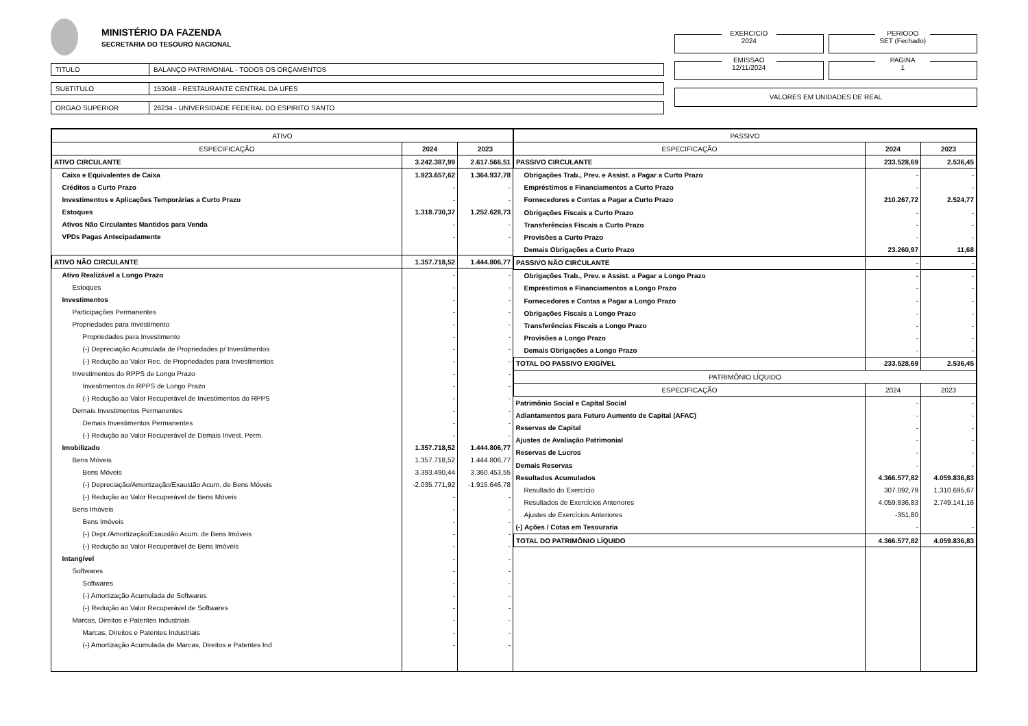MINISTÉRIO DA FAZENDA
SECRETARIA DO TESOURO NACIONAL
TITULO BALANÇO PATRIMONIAL - TODOS OS ORÇAMENTOS
SUBTITULO 153048 - RESTAURANTE CENTRAL DA UFES
ORGAO SUPERIOR 26234 - UNIVERSIDADE FEDERAL DO ESPIRITO SANTO
EXERCICIO
2024
PERIODO
SET (Fechado)
EMISSAO
12/11/2024
PAGINA
1
VALORES EM UNIDADES DE REAL
| ATIVO | | |
| --- | --- | --- |
| ESPECIFICAÇÃO | 2024 | 2023 |
| ATIVO CIRCULANTE | 3.242.387,99 | 2.617.566,51 |
| Caixa e Equivalentes de Caixa | 1.923.657,62 | 1.364.937,78 |
| Créditos a Curto Prazo | - | - |
| Investimentos e Aplicações Temporárias a Curto Prazo | - | - |
| Estoques | 1.318.730,37 | 1.252.628,73 |
| Ativos Não Circulantes Mantidos para Venda | - | - |
| VPDs Pagas Antecipadamente | - | - |
| ATIVO NÃO CIRCULANTE | 1.357.718,52 | 1.444.806,77 |
| Ativo Realizável a Longo Prazo | - | - |
| Estoques | - | - |
| Investimentos | - | - |
| Participações Permanentes | - | - |
| Propriedades para Investimento | - | - |
| Propriedades para Investimento | - | - |
| (-) Depreciação Acumulada de Propriedades p/ Investimentos | - | - |
| (-) Redução ao Valor Rec. de Propriedades para Investimentos | - | - |
| Investimentos do RPPS de Longo Prazo | - | - |
| Investimentos do RPPS de Longo Prazo | - | - |
| (-) Redução ao Valor Recuperável de Investimentos do RPPS | - | - |
| Demais Investimentos Permanentes | - | - |
| Demais Investimentos Permanentes | - | - |
| (-) Redução ao Valor Recuperável de Demais Invest. Perm. | - | - |
| Imobilizado | 1.357.718,52 | 1.444.806,77 |
| Bens Móveis | 1.357.718,52 | 1.444.806,77 |
| Bens Móveis | 3.393.490,44 | 3.360.453,55 |
| (-) Depreciação/Amortização/Exaustão Acum. de Bens Móveis | -2.035.771,92 | -1.915.646,78 |
| (-) Redução ao Valor Recuperável de Bens Móveis | - | - |
| Bens Imóveis | - | - |
| Bens Imóveis | - | - |
| (-) Depr./Amortização/Exaustão Acum. de Bens Imóveis | - | - |
| (-) Redução ao Valor Recuperável de Bens Imóveis | - | - |
| Intangível | - | - |
| Softwares | - | - |
| Softwares | - | - |
| (-) Amortização Acumulada de Softwares | - | - |
| (-) Redução ao Valor Recuperável de Softwares | - | - |
| Marcas, Direitos e Patentes Industriais | - | - |
| Marcas, Direitos e Patentes Industriais | - | - |
| (-) Amortização Acumulada de Marcas, Direitos e Patentes Ind | - | - |
| PASSIVO | | |
| --- | --- | --- |
| ESPECIFICAÇÃO | 2024 | 2023 |
| PASSIVO CIRCULANTE | 233.528,69 | 2.536,45 |
| Obrigações Trab., Prev. e Assist. a Pagar a Curto Prazo | - | - |
| Empréstimos e Financiamentos a Curto Prazo | - | - |
| Fornecedores e Contas a Pagar a Curto Prazo | 210.267,72 | 2.524,77 |
| Obrigações Fiscais a Curto Prazo | - | - |
| Transferências Fiscais a Curto Prazo | - | - |
| Provisões a Curto Prazo | - | - |
| Demais Obrigações a Curto Prazo | 23.260,97 | 11,68 |
| PASSIVO NÃO CIRCULANTE | - | - |
| Obrigações Trab., Prev. e Assist. a Pagar a Longo Prazo | - | - |
| Empréstimos e Financiamentos a Longo Prazo | - | - |
| Fornecedores e Contas a Pagar a Longo Prazo | - | - |
| Obrigações Fiscais a Longo Prazo | - | - |
| Transferências Fiscais a Longo Prazo | - | - |
| Provisões a Longo Prazo | - | - |
| Demais Obrigações a Longo Prazo | - | - |
| TOTAL DO PASSIVO EXIGÍVEL | 233.528,69 | 2.536,45 |
| PATRIMÔNIO LÍQUIDO | | |
| ESPECIFICAÇÃO | 2024 | 2023 |
| Patrimônio Social e Capital Social | - | - |
| Adiantamentos para Futuro Aumento de Capital (AFAC) | - | - |
| Reservas de Capital | - | - |
| Ajustes de Avaliação Patrimonial | - | - |
| Reservas de Lucros | - | - |
| Demais Reservas | - | - |
| Resultados Acumulados | 4.366.577,82 | 4.059.836,83 |
| Resultado do Exercício | 307.092,79 | 1.310.695,67 |
| Resultados de Exercícios Anteriores | 4.059.836,83 | 2.749.141,16 |
| Ajustes de Exercícios Anteriores | -351,80 | |
| (-) Ações / Cotas em Tesouraria | - | - |
| TOTAL DO PATRIMÔNIO LÍQUIDO | 4.366.577,82 | 4.059.836,83 |